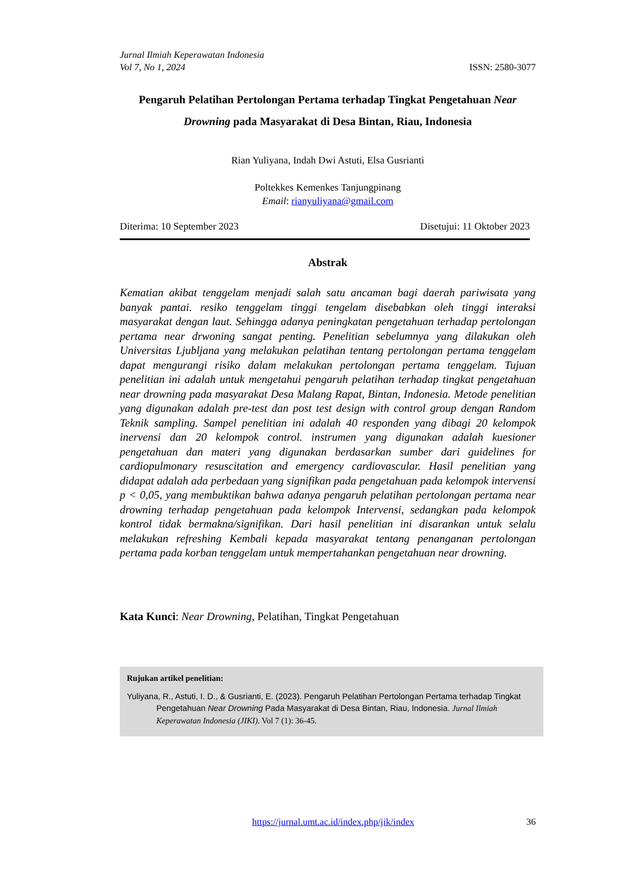Jurnal Ilmiah Keperawatan Indonesia
Vol 7, No 1, 2024 ISSN: 2580-3077
Pengaruh Pelatihan Pertolongan Pertama terhadap Tingkat Pengetahuan Near Drowning pada Masyarakat di Desa Bintan, Riau, Indonesia
Rian Yuliyana, Indah Dwi Astuti, Elsa Gusrianti
Poltekkes Kemenkes Tanjungpinang
Email: rianyuliyana@gmail.com
Diterima: 10 September 2023 Disetujui: 11 Oktober 2023
Abstrak
Kematian akibat tenggelam menjadi salah satu ancaman bagi daerah pariwisata yang banyak pantai. resiko tenggelam tinggi tengelam disebabkan oleh tinggi interaksi masyarakat dengan laut. Sehingga adanya peningkatan pengetahuan terhadap pertolongan pertama near drwoning sangat penting. Penelitian sebelumnya yang dilakukan oleh Universitas Ljubljana yang melakukan pelatihan tentang pertolongan pertama tenggelam dapat mengurangi risiko dalam melakukan pertolongan pertama tenggelam. Tujuan penelitian ini adalah untuk mengetahui pengaruh pelatihan terhadap tingkat pengetahuan near drowning pada masyarakat Desa Malang Rapat, Bintan, Indonesia. Metode penelitian yang digunakan adalah pre-test dan post test design with control group dengan Random Teknik sampling. Sampel penelitian ini adalah 40 responden yang dibagi 20 kelompok inervensi dan 20 kelompok control. instrumen yang digunakan adalah kuesioner pengetahuan dan materi yang digunakan berdasarkan sumber dari guidelines for cardiopulmonary resuscitation and emergency cardiovascular. Hasil penelitian yang didapat adalah ada perbedaan yang signifikan pada pengetahuan pada kelompok intervensi p < 0,05, yang membuktikan bahwa adanya pengaruh pelatihan pertolongan pertama near drowning terhadap pengetahuan pada kelompok Intervensi, sedangkan pada kelompok kontrol tidak bermakna/signifikan. Dari hasil penelitian ini disarankan untuk selalu melakukan refreshing Kembali kepada masyarakat tentang penanganan pertolongan pertama pada korban tenggelam untuk mempertahankan pengetahuan near drowning.
Kata Kunci: Near Drowning, Pelatihan, Tingkat Pengetahuan
Rujukan artikel penelitian:
Yuliyana, R., Astuti, I. D., & Gusrianti, E. (2023). Pengaruh Pelatihan Pertolongan Pertama terhadap Tingkat Pengetahuan Near Drowning Pada Masyarakat di Desa Bintan, Riau, Indonesia. Jurnal Ilmiah Keperawatan Indonesia (JIKI). Vol 7 (1): 36-45.
https://jurnal.umt.ac.id/index.php/jik/index 36